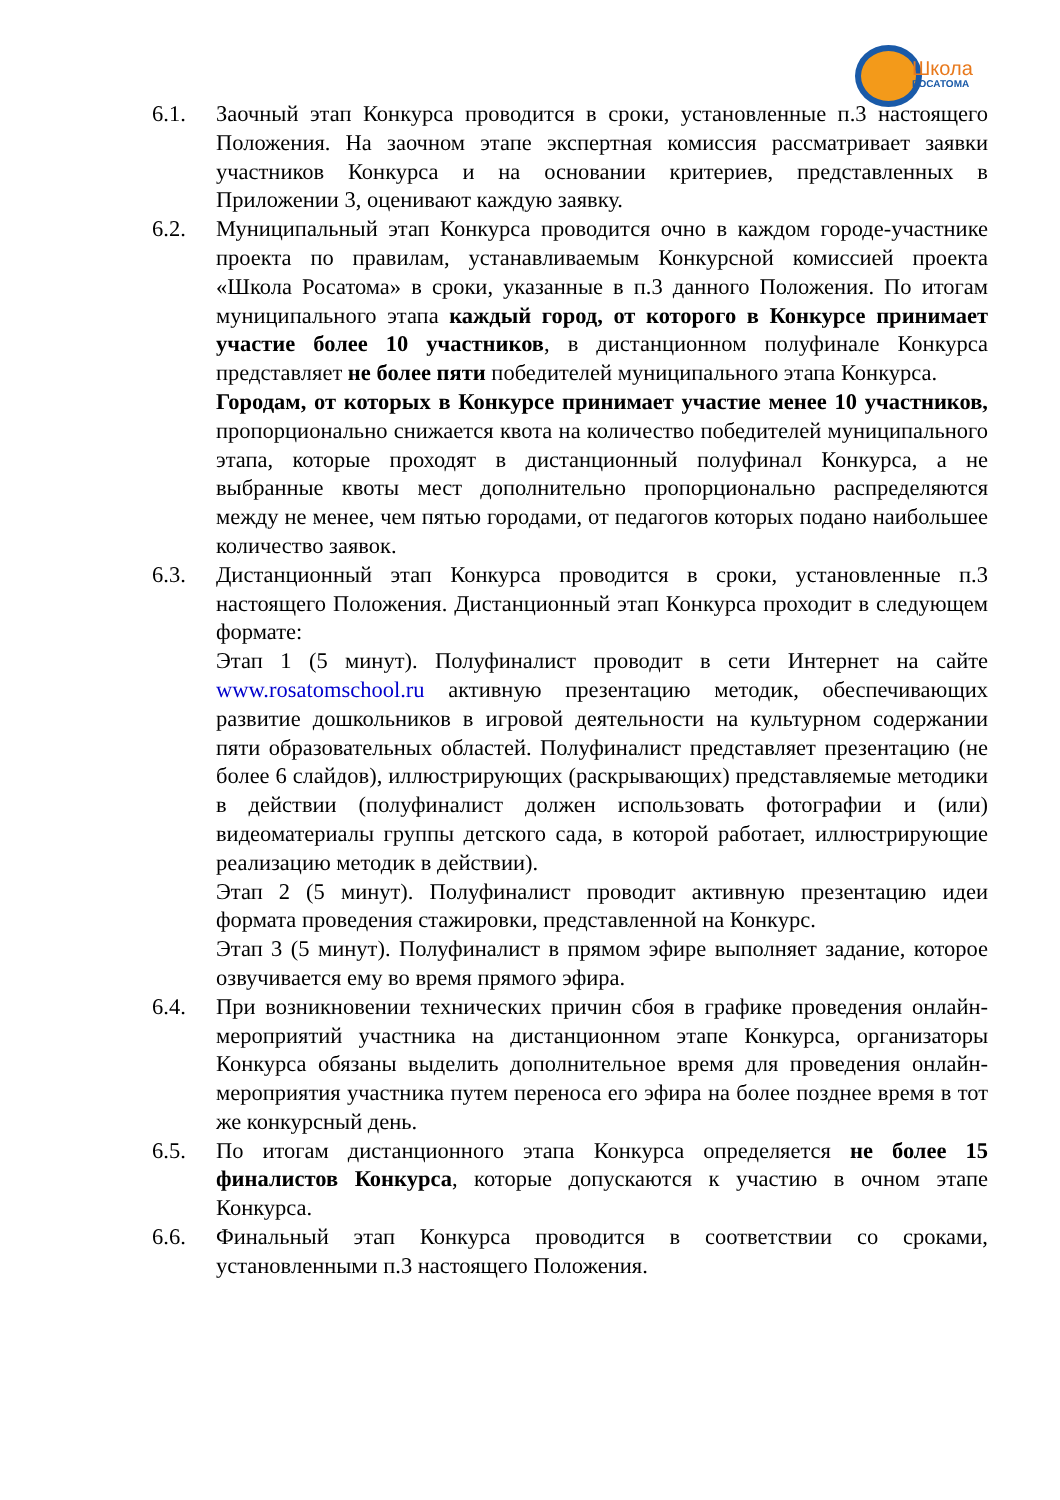Школа
РОСАТОМА
6.1. Заочный этап Конкурса проводится в сроки, установленные п.3 настоящего Положения. На заочном этапе экспертная комиссия рассматривает заявки участников Конкурса и на основании критериев, представленных в Приложении 3, оценивают каждую заявку.
6.2. Муниципальный этап Конкурса проводится очно в каждом городе-участнике проекта по правилам, устанавливаемым Конкурсной комиссией проекта «Школа Росатома» в сроки, указанные в п.3 данного Положения. По итогам муниципального этапа каждый город, от которого в Конкурсе принимает участие более 10 участников, в дистанционном полуфинале Конкурса представляет не более пяти победителей муниципального этапа Конкурса.
Городам, от которых в Конкурсе принимает участие менее 10 участников, пропорционально снижается квота на количество победителей муниципального этапа, которые проходят в дистанционный полуфинал Конкурса, а не выбранные квоты мест дополнительно пропорционально распределяются между не менее, чем пятью городами, от педагогов которых подано наибольшее количество заявок.
6.3. Дистанционный этап Конкурса проводится в сроки, установленные п.3 настоящего Положения. Дистанционный этап Конкурса проходит в следующем формате:
Этап 1 (5 минут). Полуфиналист проводит в сети Интернет на сайте www.rosatomschool.ru активную презентацию методик, обеспечивающих развитие дошкольников в игровой деятельности на культурном содержании пяти образовательных областей. Полуфиналист представляет презентацию (не более 6 слайдов), иллюстрирующих (раскрывающих) представляемые методики в действии (полуфиналист должен использовать фотографии и (или) видеоматериалы группы детского сада, в которой работает, иллюстрирующие реализацию методик в действии).
Этап 2 (5 минут). Полуфиналист проводит активную презентацию идеи формата проведения стажировки, представленной на Конкурс.
Этап 3 (5 минут). Полуфиналист в прямом эфире выполняет задание, которое озвучивается ему во время прямого эфира.
6.4. При возникновении технических причин сбоя в графике проведения онлайн-мероприятий участника на дистанционном этапе Конкурса, организаторы Конкурса обязаны выделить дополнительное время для проведения онлайн-мероприятия участника путем переноса его эфира на более позднее время в тот же конкурсный день.
6.5. По итогам дистанционного этапа Конкурса определяется не более 15 финалистов Конкурса, которые допускаются к участию в очном этапе Конкурса.
6.6. Финальный этап Конкурса проводится в соответствии со сроками, установленными п.3 настоящего Положения.